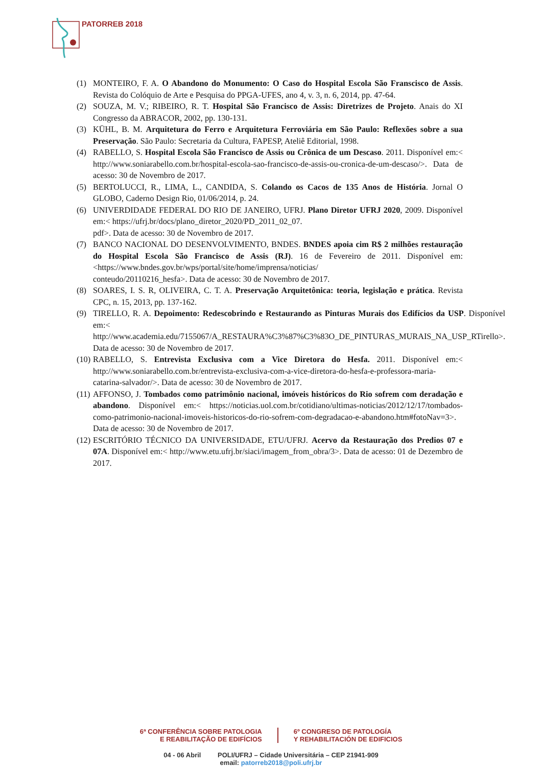PATORREB 2018
(1) MONTEIRO, F. A. O Abandono do Monumento: O Caso do Hospital Escola São Franscisco de Assis. Revista do Colóquio de Arte e Pesquisa do PPGA-UFES, ano 4, v. 3, n. 6, 2014, pp. 47-64.
(2) SOUZA, M. V.; RIBEIRO, R. T. Hospital São Francisco de Assis: Diretrizes de Projeto. Anais do XI Congresso da ABRACOR, 2002, pp. 130-131.
(3) KÜHL, B. M. Arquitetura do Ferro e Arquitetura Ferroviária em São Paulo: Reflexões sobre a sua Preservação. São Paulo: Secretaria da Cultura, FAPESP, Ateliê Editorial, 1998.
(4) RABELLO, S. Hospital Escola São Francisco de Assis ou Crônica de um Descaso. 2011. Disponível em:< http://www.soniarabello.com.br/hospital-escola-sao-francisco-de-assis-ou-cronica-de-um-descaso/>. Data de acesso: 30 de Novembro de 2017.
(5) BERTOLUCCI, R., LIMA, L., CANDIDA, S. Colando os Cacos de 135 Anos de História. Jornal O GLOBO, Caderno Design Rio, 01/06/2014, p. 24.
(6) UNIVERDIDADE FEDERAL DO RIO DE JANEIRO, UFRJ. Plano Diretor UFRJ 2020, 2009. Disponível em:< https://ufrj.br/docs/plano_diretor_2020/PD_2011_02_07.
pdf>. Data de acesso: 30 de Novembro de 2017.
(7) BANCO NACIONAL DO DESENVOLVIMENTO, BNDES. BNDES apoia cim R$ 2 milhões restauração do Hospital Escola São Francisco de Assis (RJ). 16 de Fevereiro de 2011. Disponível em:<https://www.bndes.gov.br/wps/portal/site/home/imprensa/noticias/
conteudo/20110216_hesfa>. Data de acesso: 30 de Novembro de 2017.
(8) SOARES, I. S. R, OLIVEIRA, C. T. A. Preservação Arquitetônica: teoria, legislação e prática. Revista CPC, n. 15, 2013, pp. 137-162.
(9) TIRELLO, R. A. Depoimento: Redescobrindo e Restaurando as Pinturas Murais dos Edifícios da USP. Disponível em:< http://www.academia.edu/7155067/A_RESTAURA%C3%87%C3%83O_DE_PINTURAS_MURAIS_NA_USP_RTirello>. Data de acesso: 30 de Novembro de 2017.
(10) RABELLO, S. Entrevista Exclusiva com a Vice Diretora do Hesfa. 2011. Disponível em:< http://www.soniarabello.com.br/entrevista-exclusiva-com-a-vice-diretora-do-hesfa-e-professora-maria-catarina-salvador/>. Data de acesso: 30 de Novembro de 2017.
(11) AFFONSO, J. Tombados como patrimônio nacional, imóveis históricos do Rio sofrem com deradação e abandono. Disponível em:< https://noticias.uol.com.br/cotidiano/ultimas-noticias/2012/12/17/tombados-como-patrimonio-nacional-imoveis-historicos-do-rio-sofrem-com-degradacao-e-abandono.htm#fotoNav=3>. Data de acesso: 30 de Novembro de 2017.
(12) ESCRITÓRIO TÉCNICO DA UNIVERSIDADE, ETU/UFRJ. Acervo da Restauração dos Predios 07 e 07A. Disponível em:< http://www.etu.ufrj.br/siaci/imagem_from_obra/3>. Data de acesso: 01 de Dezembro de 2017.
6ª CONFERÊNCIA SOBRE PATOLOGIA
E REABILITAÇÃO DE EDIFÍCIOS
6º CONGRESO DE PATOLOGÍA
Y REHABILITACIÓN DE EDIFICIOS
04 - 06 Abril POLI/UFRJ – Cidade Universitária – CEP 21941-909
email: patorreb2018@poli.ufrj.br